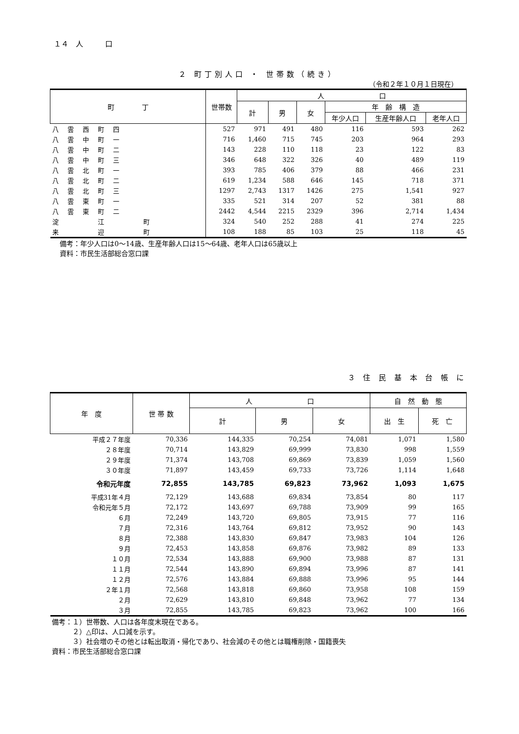１４　人　　　口
２ 町丁別人口 ・ 世帯数（続き）
（令和２年１０月１日現在）
| 町 丁 | 世帯数 | 人 口 | | | | | |
| --- | --- | --- | --- | --- | --- | --- | --- |
| | | 計 | 男 | 女 | 年 齢 構 造 | | |
| | | | | | 年少人口 | 生産年齢人口 | 老年人口 |
| 八雲西町四 | 527 | 971 | 491 | 480 | 116 | 593 | 262 |
| 八雲中町一 | 716 | 1,460 | 715 | 745 | 203 | 964 | 293 |
| 八雲中町二 | 143 | 228 | 110 | 118 | 23 | 122 | 83 |
| 八雲中町三 | 346 | 648 | 322 | 326 | 40 | 489 | 119 |
| 八雲北町一 | 393 | 785 | 406 | 379 | 88 | 466 | 231 |
| 八雲北町二 | 619 | 1,234 | 588 | 646 | 145 | 718 | 371 |
| 八雲北町三 | 1297 | 2,743 | 1317 | 1426 | 275 | 1,541 | 927 |
| 八雲東町一 | 335 | 521 | 314 | 207 | 52 | 381 | 88 |
| 八雲東町二 | 2442 | 4,544 | 2215 | 2329 | 396 | 2,714 | 1,434 |
| 淀 江 町 | 324 | 540 | 252 | 288 | 41 | 274 | 225 |
| 来 迎 町 | 108 | 188 | 85 | 103 | 25 | 118 | 45 |
備考：年少人口は0～14歳、生産年齢人口は15～64歳、老年人口は65歳以上
資料：市民生活部総合窓口課
３ 住 民 基 本 台 帳 に
| 年 度 | 世 帯 数 | 人 口 | | | 自 然 動 態 | |
| --- | --- | --- | --- | --- | --- | --- |
| | | 計 | 男 | 女 | 出 生 | 死 亡 |
| 平成２７年度 | 70,336 | 144,335 | 70,254 | 74,081 | 1,071 | 1,580 |
| ２８年度 | 70,714 | 143,829 | 69,999 | 73,830 | 998 | 1,559 |
| ２９年度 | 71,374 | 143,708 | 69,869 | 73,839 | 1,059 | 1,560 |
| ３０年度 | 71,897 | 143,459 | 69,733 | 73,726 | 1,114 | 1,648 |
| 令和元年度 | 72,855 | 143,785 | 69,823 | 73,962 | 1,093 | 1,675 |
| 平成31年４月 | 72,129 | 143,688 | 69,834 | 73,854 | 80 | 117 |
| 令和元年５月 | 72,172 | 143,697 | 69,788 | 73,909 | 99 | 165 |
| ６月 | 72,249 | 143,720 | 69,805 | 73,915 | 77 | 116 |
| ７月 | 72,316 | 143,764 | 69,812 | 73,952 | 90 | 143 |
| ８月 | 72,388 | 143,830 | 69,847 | 73,983 | 104 | 126 |
| ９月 | 72,453 | 143,858 | 69,876 | 73,982 | 89 | 133 |
| １０月 | 72,534 | 143,888 | 69,900 | 73,988 | 87 | 131 |
| １１月 | 72,544 | 143,890 | 69,894 | 73,996 | 87 | 141 |
| １２月 | 72,576 | 143,884 | 69,888 | 73,996 | 95 | 144 |
| ２年１月 | 72,568 | 143,818 | 69,860 | 73,958 | 108 | 159 |
| ２月 | 72,629 | 143,810 | 69,848 | 73,962 | 77 | 134 |
| ３月 | 72,855 | 143,785 | 69,823 | 73,962 | 100 | 166 |
備考：１）世帯数、人口は各年度末現在である。
　　　２）△印は、人口減を示す。
　　　３）社会増のその他とは転出取消・帰化であり、社会減のその他とは職権削除・国籍喪失
資料：市民生活部総合窓口課